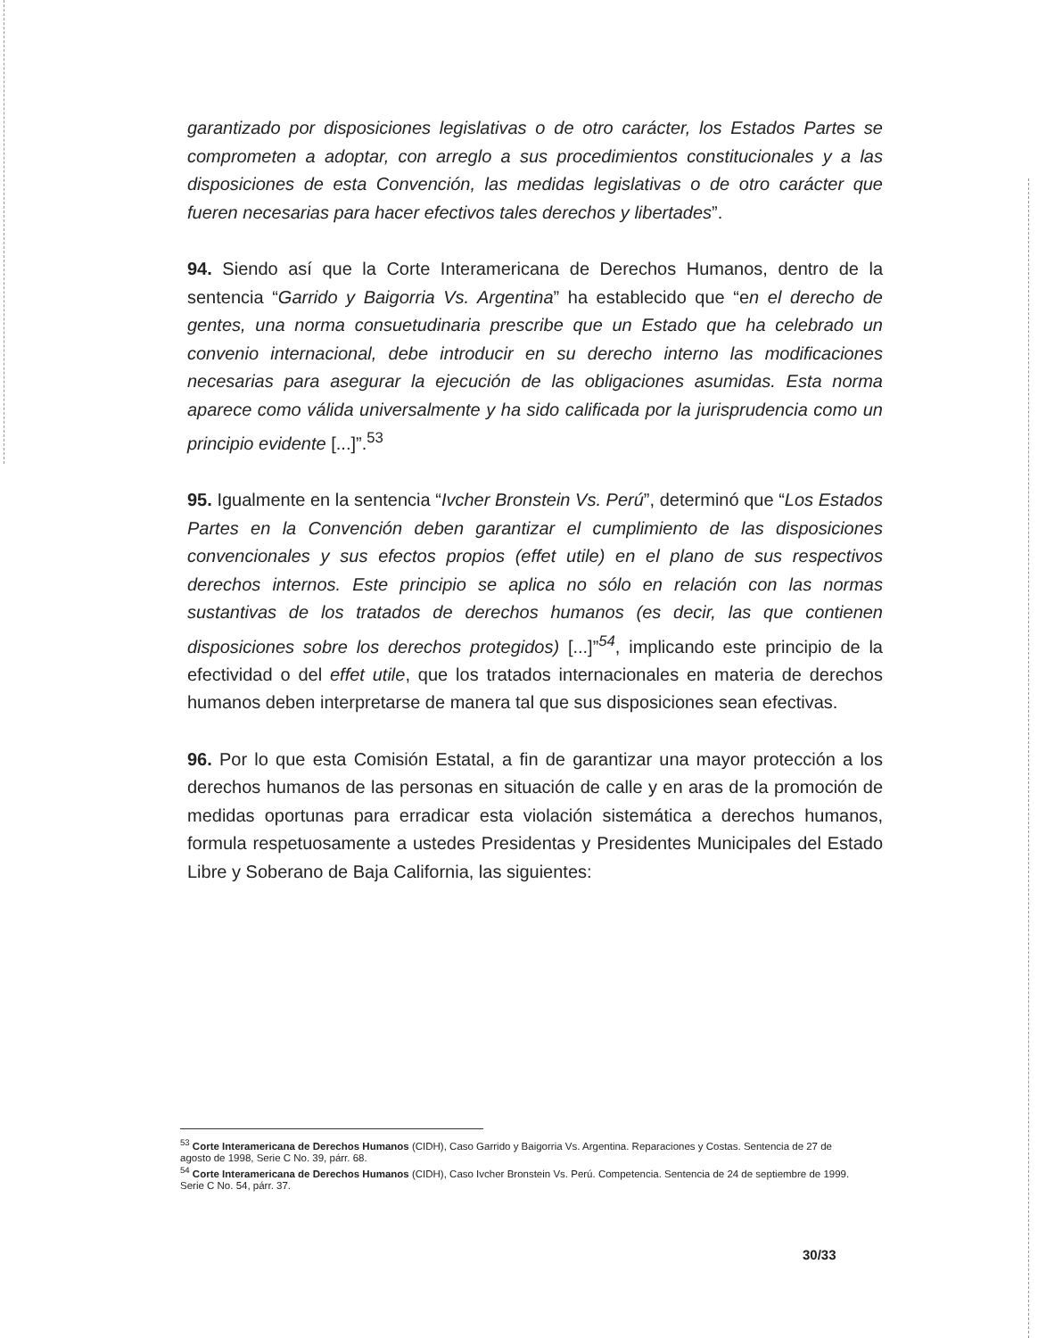garantizado por disposiciones legislativas o de otro carácter, los Estados Partes se comprometen a adoptar, con arreglo a sus procedimientos constitucionales y a las disposiciones de esta Convención, las medidas legislativas o de otro carácter que fueren necesarias para hacer efectivos tales derechos y libertades”.
94. Siendo así que la Corte Interamericana de Derechos Humanos, dentro de la sentencia “Garrido y Baigorria Vs. Argentina” ha establecido que “en el derecho de gentes, una norma consuetudinaria prescribe que un Estado que ha celebrado un convenio internacional, debe introducir en su derecho interno las modificaciones necesarias para asegurar la ejecución de las obligaciones asumidas. Esta norma aparece como válida universalmente y ha sido calificada por la jurisprudencia como un principio evidente [...]”.<sup>53</sup>
95. Igualmente en la sentencia “Ivcher Bronstein Vs. Perú”, determinó que “Los Estados Partes en la Convención deben garantizar el cumplimiento de las disposiciones convencionales y sus efectos propios (effet utile) en el plano de sus respectivos derechos internos. Este principio se aplica no sólo en relación con las normas sustantivas de los tratados de derechos humanos (es decir, las que contienen disposiciones sobre los derechos protegidos) [...]”<sup>54</sup>, implicando este principio de la efectividad o del effet utile, que los tratados internacionales en materia de derechos humanos deben interpretarse de manera tal que sus disposiciones sean efectivas.
96. Por lo que esta Comisión Estatal, a fin de garantizar una mayor protección a los derechos humanos de las personas en situación de calle y en aras de la promoción de medidas oportunas para erradicar esta violación sistemática a derechos humanos, formula respetuosamente a ustedes Presidentas y Presidentes Municipales del Estado Libre y Soberano de Baja California, las siguientes:
<sup>53</sup> Corte Interamericana de Derechos Humanos (CIDH), Caso Garrido y Baigorria Vs. Argentina. Reparaciones y Costas. Sentencia de 27 de agosto de 1998, Serie C No. 39, párr. 68.
<sup>54</sup> Corte Interamericana de Derechos Humanos (CIDH), Caso Ivcher Bronstein Vs. Perú. Competencia. Sentencia de 24 de septiembre de 1999. Serie C No. 54, párr. 37.
30/33